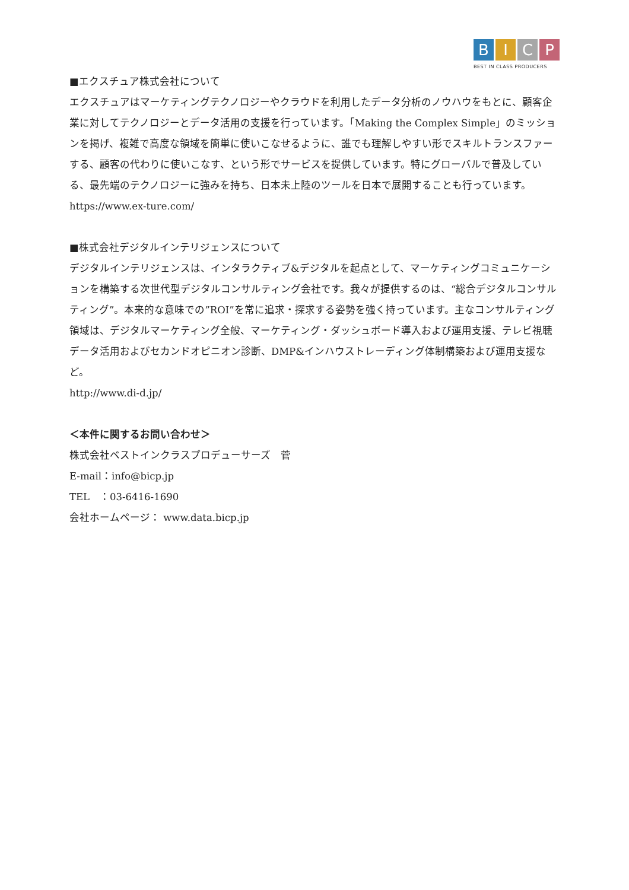B I C P
BEST IN CLASS PRODUCERS
■エクスチュア株式会社について
エクスチュアはマーケティングテクノロジーやクラウドを利用したデータ分析のノウハウをもとに、顧客企業に対してテクノロジーとデータ活用の支援を行っています。「Making the Complex Simple」のミッションを掲げ、複雑で高度な領域を簡単に使いこなせるように、誰でも理解しやすい形でスキルトランスファーする、顧客の代わりに使いこなす、という形でサービスを提供しています。特にグローバルで普及している、最先端のテクノロジーに強みを持ち、日本未上陸のツールを日本で展開することも行っています。
https://www.ex-ture.com/
■株式会社デジタルインテリジェンスについて
デジタルインテリジェンスは、インタラクティブ&デジタルを起点として、マーケティングコミュニケーションを構築する次世代型デジタルコンサルティング会社です。我々が提供するのは、“総合デジタルコンサルティング”。本来的な意味での”ROI”を常に追求・探求する姿勢を強く持っています。主なコンサルティング領域は、デジタルマーケティング全般、マーケティング・ダッシュボード導入および運用支援、テレビ視聴データ活用およびセカンドオピニオン診断、DMP&インハウストレーディング体制構築および運用支援など。
http://www.di-d.jp/
＜本件に関するお問い合わせ＞
株式会社ベストインクラスプロデューサーズ　菅
E-mail：info@bicp.jp
TEL　：03-6416-1690
会社ホームページ： www.data.bicp.jp